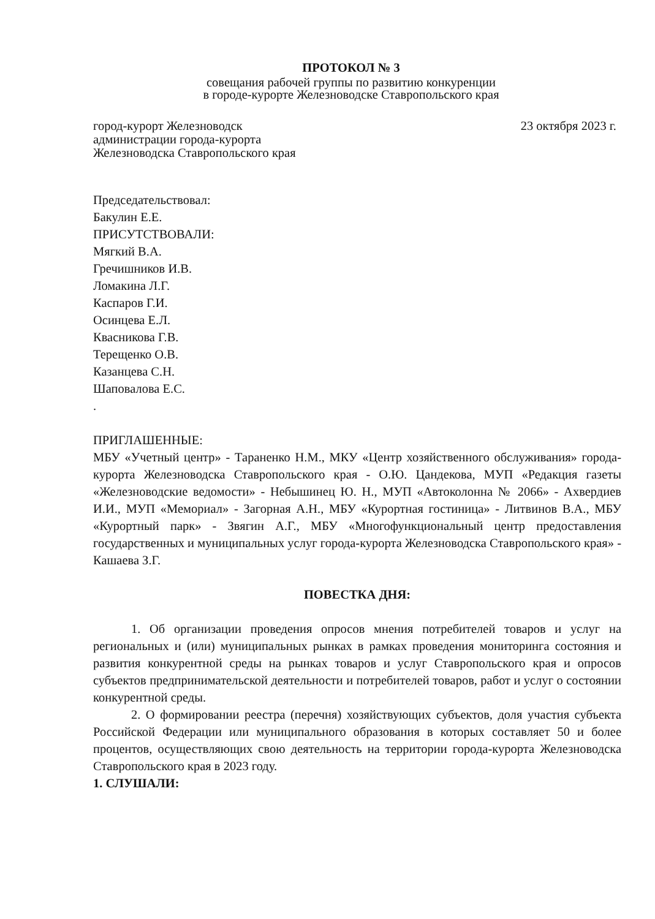ПРОТОКОЛ № 3
совещания рабочей группы по развитию конкуренции
в городе-курорте Железноводске Ставропольского края
город-курорт Железноводск
администрации города-курорта
Железноводска Ставропольского края
23 октября 2023 г.
Председательствовал:
Бакулин Е.Е.
ПРИСУТСТВОВАЛИ:
Мягкий В.А.
Гречишников И.В.
Ломакина Л.Г.
Каспаров Г.И.
Осинцева Е.Л.
Квасникова Г.В.
Терещенко О.В.
Казанцева С.Н.
Шаповалова Е.С.
.
ПРИГЛАШЕННЫЕ:
МБУ «Учетный центр» - Тараненко Н.М., МКУ «Центр хозяйственного обслуживания» города-курорта Железноводска Ставропольского края - О.Ю. Цандекова, МУП «Редакция газеты «Железноводские ведомости» - Небышинец Ю. Н., МУП «Автоколонна № 2066» - Ахвердиев И.И., МУП «Мемориал» - Загорная А.Н., МБУ «Курортная гостиница» - Литвинов В.А., МБУ «Курортный парк» - Звягин А.Г., МБУ «Многофункциональный центр предоставления государственных и муниципальных услуг города-курорта Железноводска Ставропольского края» - Кашаева З.Г.
ПОВЕСТКА ДНЯ:
1. Об организации проведения опросов мнения потребителей товаров и услуг на региональных и (или) муниципальных рынках в рамках проведения мониторинга состояния и развития конкурентной среды на рынках товаров и услуг Ставропольского края и опросов субъектов предпринимательской деятельности и потребителей товаров, работ и услуг о состоянии конкурентной среды.
2. О формировании реестра (перечня) хозяйствующих субъектов, доля участия субъекта Российской Федерации или муниципального образования в которых составляет 50 и более процентов, осуществляющих свою деятельность на территории города-курорта Железноводска Ставропольского края в 2023 году.
1. СЛУШАЛИ: